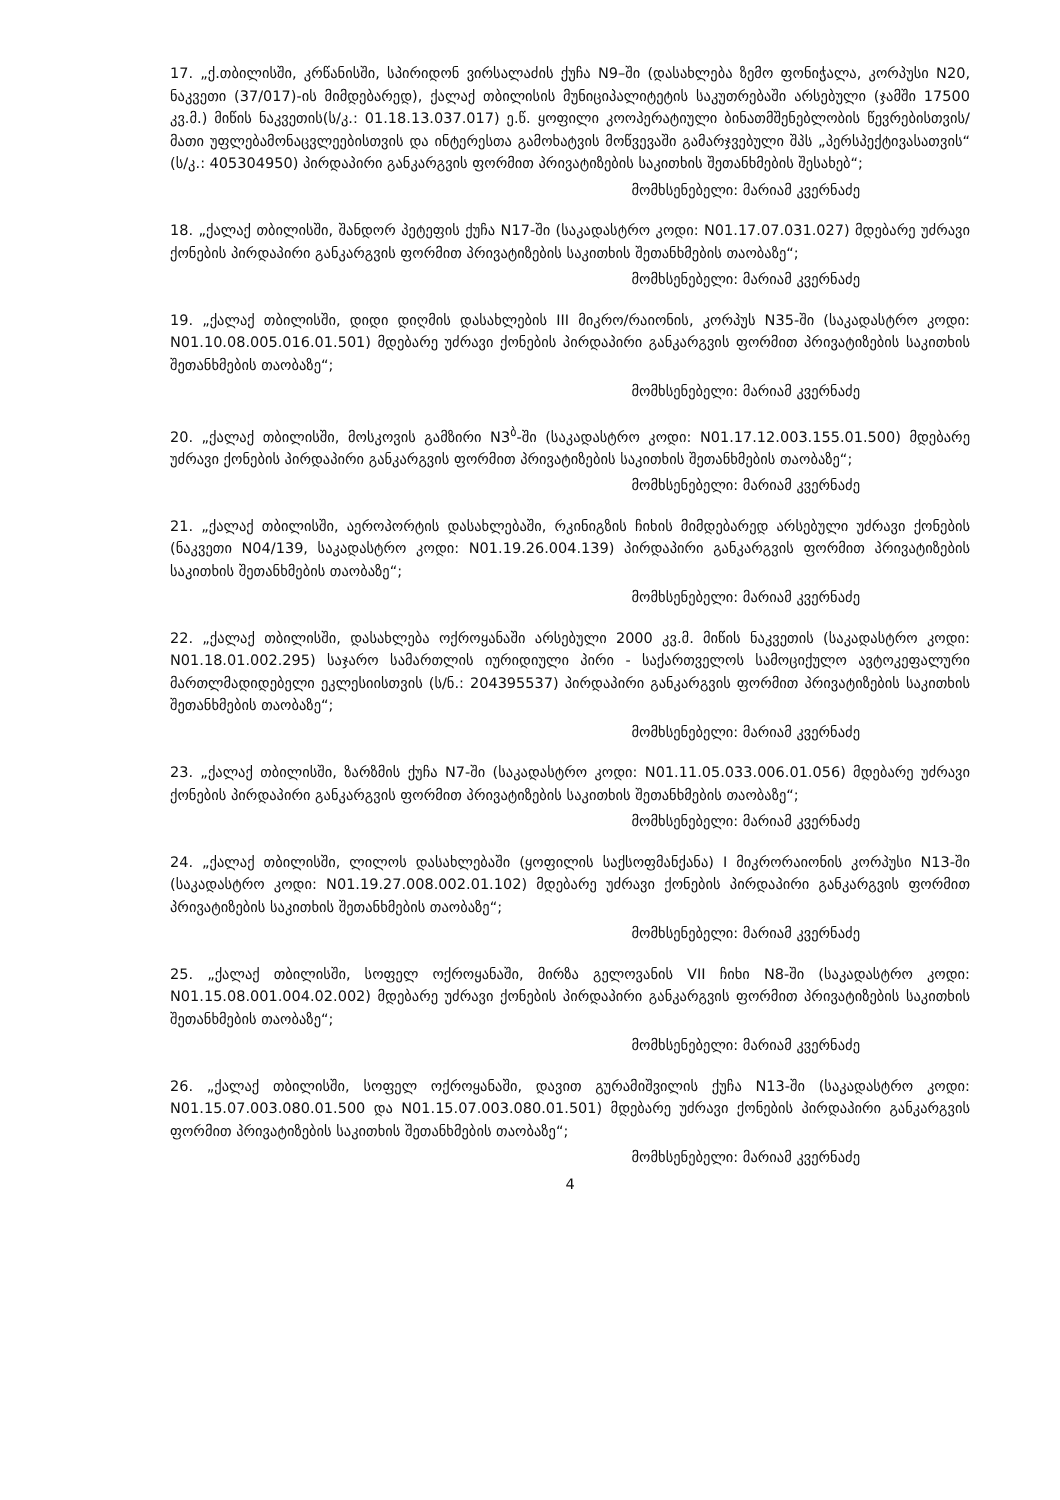17. „ქ.თბილისში, კრწანისში, სპირიდონ ვირსალაძის ქუჩა N9–ში (დასახლება ზემო ფონიჭალა, კორპუსი N20, ნაკვეთი (37/017)-ის მიმდებარედ), ქალაქ თბილისის მუნიციპალიტეტის საკუთრებაში არსებული (ჯამში 17500 კვ.მ.) მიწის ნაკვეთის(ს/კ.: 01.18.13.037.017) ე.წ. ყოფილი კოოპერატიული ბინათმშენებლობის წევრებისთვის/მათი უფლებამონაცვლეებისთვის და ინტერესთა გამოხატვის მოწვევაში გამარჯვებული შპს „პერსპექტივასათვის“ (ს/კ.: 405304950) პირდაპირი განკარგვის ფორმით პრივატიზების საკითხის შეთანხმების შესახებ“;
მომხსენებელი: მარიამ კვერნაძე
18. „ქალაქ თბილისში, შანდორ პეტეფის ქუჩა N17-ში (საკადასტრო კოდი: N01.17.07.031.027) მდებარე უძრავი ქონების პირდაპირი განკარგვის ფორმით პრივატიზების საკითხის შეთანხმების თაობაზე“;
მომხსენებელი: მარიამ კვერნაძე
19. „ქალაქ თბილისში, დიდი დიღმის დასახლების III მიკრო/რაიონის, კორპუს N35-ში (საკადასტრო კოდი: N01.10.08.005.016.01.501) მდებარე უძრავი ქონების პირდაპირი განკარგვის ფორმით პრივატიზების საკითხის შეთანხმების თაობაზე“;
მომხსენებელი: მარიამ კვერნაძე
20. „ქალაქ თბილისში, მოსკოვის გამზირი N3<sup>ბ</sup>-ში (საკადასტრო კოდი: N01.17.12.003.155.01.500) მდებარე უძრავი ქონების პირდაპირი განკარგვის ფორმით პრივატიზების საკითხის შეთანხმების თაობაზე“;
მომხსენებელი: მარიამ კვერნაძე
21. „ქალაქ თბილისში, აეროპორტის დასახლებაში, რკინიგზის ჩიხის მიმდებარედ არსებული უძრავი ქონების (ნაკვეთი N04/139, საკადასტრო კოდი: N01.19.26.004.139) პირდაპირი განკარგვის ფორმით პრივატიზების საკითხის შეთანხმების თაობაზე“;
მომხსენებელი: მარიამ კვერნაძე
22. „ქალაქ თბილისში, დასახლება ოქროყანაში არსებული 2000 კვ.მ. მიწის ნაკვეთის (საკადასტრო კოდი: N01.18.01.002.295) საჯარო სამართლის იურიდიული პირი - საქართველოს სამოციქულო ავტოკეფალური მართლმადიდებელი ეკლესიისთვის (ს/ნ.: 204395537) პირდაპირი განკარგვის ფორმით პრივატიზების საკითხის შეთანხმების თაობაზე“;
მომხსენებელი: მარიამ კვერნაძე
23. „ქალაქ თბილისში, ზარზმის ქუჩა N7-ში (საკადასტრო კოდი: N01.11.05.033.006.01.056) მდებარე უძრავი ქონების პირდაპირი განკარგვის ფორმით პრივატიზების საკითხის შეთანხმების თაობაზე“;
მომხსენებელი: მარიამ კვერნაძე
24. „ქალაქ თბილისში, ლილოს დასახლებაში (ყოფილის საქსოფმანქანა) I მიკრორაიონის კორპუსი N13-ში (საკადასტრო კოდი: N01.19.27.008.002.01.102) მდებარე უძრავი ქონების პირდაპირი განკარგვის ფორმით პრივატიზების საკითხის შეთანხმების თაობაზე“;
მომხსენებელი: მარიამ კვერნაძე
25. „ქალაქ თბილისში, სოფელ ოქროყანაში, მირზა გელოვანის VII ჩიხი N8-ში (საკადასტრო კოდი: N01.15.08.001.004.02.002) მდებარე უძრავი ქონების პირდაპირი განკარგვის ფორმით პრივატიზების საკითხის შეთანხმების თაობაზე“;
მომხსენებელი: მარიამ კვერნაძე
26. „ქალაქ თბილისში, სოფელ ოქროყანაში, დავით გურამიშვილის ქუჩა N13-ში (საკადასტრო კოდი: N01.15.07.003.080.01.500 და N01.15.07.003.080.01.501) მდებარე უძრავი ქონების პირდაპირი განკარგვის ფორმით პრივატიზების საკითხის შეთანხმების თაობაზე“;
მომხსენებელი: მარიამ კვერნაძე
4